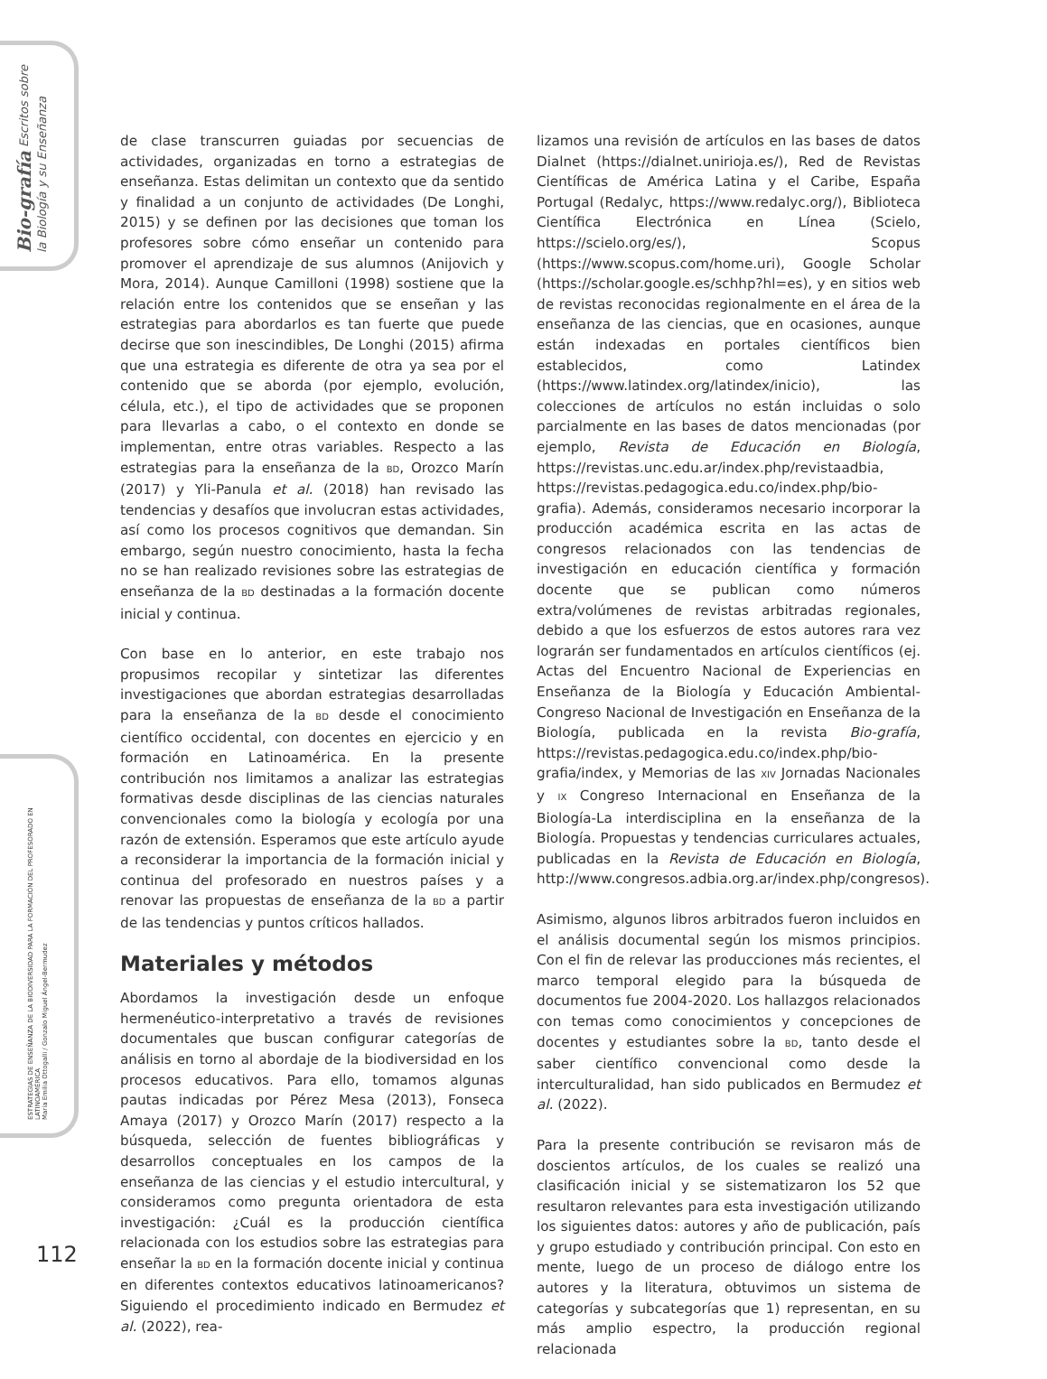Bio-grafía Escritos sobre la Biología y su Enseñanza
ESTRATEGIAS DE ENSEÑANZA DE LA BIODIVERSIDAD PARA LA FORMACIÓN DEL PROFESORADO EN LATINOAMÉRICA
María Emilia Ottogalli / Gonzalo Miguel Ángel-Bermudez
de clase transcurren guiadas por secuencias de actividades, organizadas en torno a estrategias de enseñanza. Estas delimitan un contexto que da sentido y finalidad a un conjunto de actividades (De Longhi, 2015) y se definen por las decisiones que toman los profesores sobre cómo enseñar un contenido para promover el aprendizaje de sus alumnos (Anijovich y Mora, 2014). Aunque Camilloni (1998) sostiene que la relación entre los contenidos que se enseñan y las estrategias para abordarlos es tan fuerte que puede decirse que son inescindibles, De Longhi (2015) afirma que una estrategia es diferente de otra ya sea por el contenido que se aborda (por ejemplo, evolución, célula, etc.), el tipo de actividades que se proponen para llevarlas a cabo, o el contexto en donde se implementan, entre otras variables. Respecto a las estrategias para la enseñanza de la BD, Orozco Marín (2017) y Yli-Panula et al. (2018) han revisado las tendencias y desafíos que involucran estas actividades, así como los procesos cognitivos que demandan. Sin embargo, según nuestro conocimiento, hasta la fecha no se han realizado revisiones sobre las estrategias de enseñanza de la BD destinadas a la formación docente inicial y continua.
Con base en lo anterior, en este trabajo nos propusimos recopilar y sintetizar las diferentes investigaciones que abordan estrategias desarrolladas para la enseñanza de la BD desde el conocimiento científico occidental, con docentes en ejercicio y en formación en Latinoamérica. En la presente contribución nos limitamos a analizar las estrategias formativas desde disciplinas de las ciencias naturales convencionales como la biología y ecología por una razón de extensión. Esperamos que este artículo ayude a reconsiderar la importancia de la formación inicial y continua del profesorado en nuestros países y a renovar las propuestas de enseñanza de la BD a partir de las tendencias y puntos críticos hallados.
Materiales y métodos
Abordamos la investigación desde un enfoque hermenéutico-interpretativo a través de revisiones documentales que buscan configurar categorías de análisis en torno al abordaje de la biodiversidad en los procesos educativos. Para ello, tomamos algunas pautas indicadas por Pérez Mesa (2013), Fonseca Amaya (2017) y Orozco Marín (2017) respecto a la búsqueda, selección de fuentes bibliográficas y desarrollos conceptuales en los campos de la enseñanza de las ciencias y el estudio intercultural, y consideramos como pregunta orientadora de esta investigación: ¿Cuál es la producción científica relacionada con los estudios sobre las estrategias para enseñar la BD en la formación docente inicial y continua en diferentes contextos educativos latinoamericanos? Siguiendo el procedimiento indicado en Bermudez et al. (2022), rea-
lizamos una revisión de artículos en las bases de datos Dialnet (https://dialnet.unirioja.es/), Red de Revistas Científicas de América Latina y el Caribe, España Portugal (Redalyc, https://www.redalyc.org/), Biblioteca Científica Electrónica en Línea (Scielo, https://scielo.org/es/), Scopus (https://www.scopus.com/home.uri), Google Scholar (https://scholar.google.es/schhp?hl=es), y en sitios web de revistas reconocidas regionalmente en el área de la enseñanza de las ciencias, que en ocasiones, aunque están indexadas en portales científicos bien establecidos, como Latindex (https://www.latindex.org/latindex/inicio), las colecciones de artículos no están incluidas o solo parcialmente en las bases de datos mencionadas (por ejemplo, Revista de Educación en Biología, https://revistas.unc.edu.ar/index.php/revistaadbia, https://revistas.pedagogica.edu.co/index.php/bio-grafia). Además, consideramos necesario incorporar la producción académica escrita en las actas de congresos relacionados con las tendencias de investigación en educación científica y formación docente que se publican como números extra/volúmenes de revistas arbitradas regionales, debido a que los esfuerzos de estos autores rara vez lograrán ser fundamentados en artículos científicos (ej. Actas del Encuentro Nacional de Experiencias en Enseñanza de la Biología y Educación Ambiental-Congreso Nacional de Investigación en Enseñanza de la Biología, publicada en la revista Bio-grafía, https://revistas.pedagogica.edu.co/index.php/bio-grafia/index, y Memorias de las XIV Jornadas Nacionales y IX Congreso Internacional en Enseñanza de la Biología-La interdisciplina en la enseñanza de la Biología. Propuestas y tendencias curriculares actuales, publicadas en la Revista de Educación en Biología, http://www.congresos.adbia.org.ar/index.php/congresos).
Asimismo, algunos libros arbitrados fueron incluidos en el análisis documental según los mismos principios. Con el fin de relevar las producciones más recientes, el marco temporal elegido para la búsqueda de documentos fue 2004-2020. Los hallazgos relacionados con temas como conocimientos y concepciones de docentes y estudiantes sobre la BD, tanto desde el saber científico convencional como desde la interculturalidad, han sido publicados en Bermudez et al. (2022).
Para la presente contribución se revisaron más de doscientos artículos, de los cuales se realizó una clasificación inicial y se sistematizaron los 52 que resultaron relevantes para esta investigación utilizando los siguientes datos: autores y año de publicación, país y grupo estudiado y contribución principal. Con esto en mente, luego de un proceso de diálogo entre los autores y la literatura, obtuvimos un sistema de categorías y subcategorías que 1) representan, en su más amplio espectro, la producción regional relacionada
112